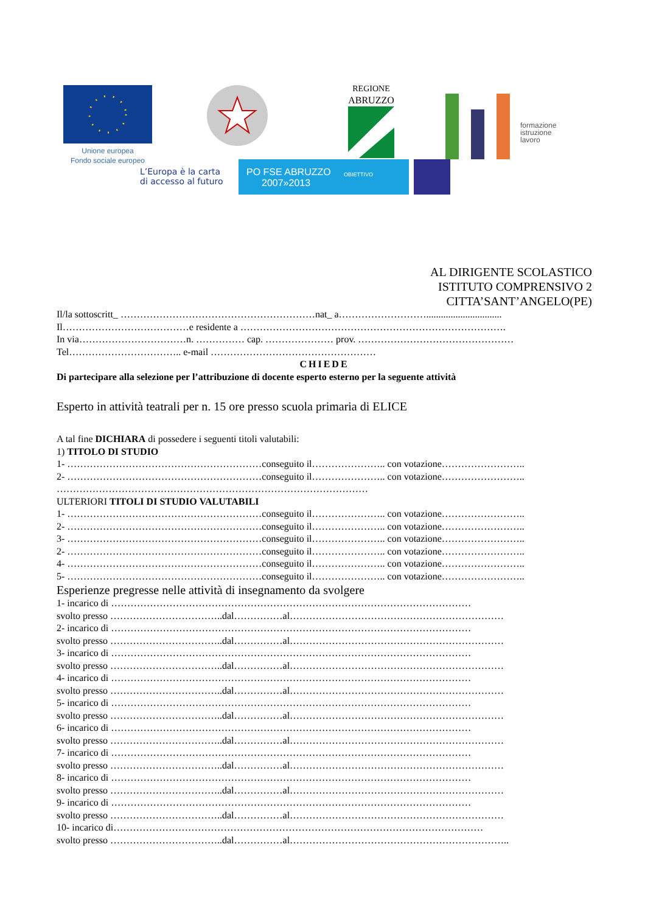Unione europea
Fondo sociale europeo
REGIONE
ABRUZZO
formazione
istruzione
lavoro
L’Europa è la carta
di accesso al futuro
PO FSE ABRUZZO
2007»2013
OBIETTIVO
AL DIRIGENTE SCOLASTICO
ISTITUTO COMPRENSIVO 2
CITTA’SANT’ANGELO(PE)
Il/la sottoscritt_ ……………………………………………………nat_ a………………………...............................
Il…………………………………e residente a ……………………………………………………………………….
In via……………………………n. …………… cap. ………………… prov. …………………………………………
Tel…………………………….. e-mail ……………………………………………
CHIEDE
Di partecipare alla selezione per l’attribuzione di docente esperto esterno per la seguente attività
Esperto in attività teatrali per n. 15 ore presso scuola primaria di ELICE
A tal fine DICHIARA di possedere i seguenti titoli valutabili:
1) TITOLO DI STUDIO
1- ……………………………………………………conseguito il………………….. con votazione……………………..
2- ……………………………………………………conseguito il………………….. con votazione……………………..
……………………………………………………………………………………
ULTERIORI TITOLI DI STUDIO VALUTABILI
1- ……………………………………………………conseguito il………………….. con votazione……………………..
2- ……………………………………………………conseguito il………………….. con votazione……………………..
3- ……………………………………………………conseguito il………………….. con votazione……………………..
2- ……………………………………………………conseguito il………………….. con votazione……………………..
4- ……………………………………………………conseguito il………………….. con votazione……………………..
5- ……………………………………………………conseguito il………………….. con votazione……………………..
Esperienze pregresse nelle attività di insegnamento da svolgere
1- incarico di …………………………………………………………………………………………………
svolto presso ……………………………..dal……………al…………………………………………………………
2- incarico di …………………………………………………………………………………………………
svolto presso ……………………………..dal……………al…………………………………………………………
3- incarico di …………………………………………………………………………………………………
svolto presso ……………………………..dal……………al…………………………………………………………
4- incarico di …………………………………………………………………………………………………
svolto presso ……………………………..dal……………al…………………………………………………………
5- incarico di …………………………………………………………………………………………………
svolto presso ……………………………..dal……………al…………………………………………………………
6- incarico di …………………………………………………………………………………………………
svolto presso ……………………………..dal……………al…………………………………………………………
7- incarico di …………………………………………………………………………………………………
svolto presso ……………………………..dal……………al…………………………………………………………
8- incarico di …………………………………………………………………………………………………
svolto presso ……………………………..dal……………al…………………………………………………………
9- incarico di …………………………………………………………………………………………………
svolto presso ……………………………..dal……………al…………………………………………………………
10- incarico di……………………………………………………………………………………………………
svolto presso ……………………………..dal……………al…………………………………………………………..